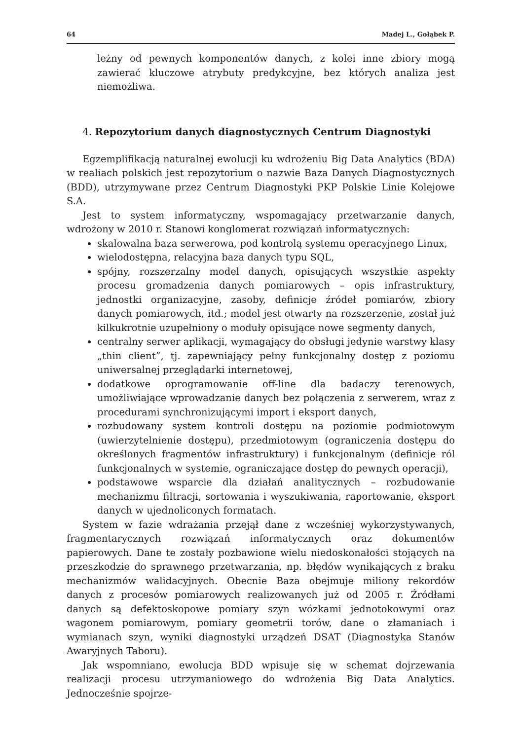64 Madej L., Gołąbek P.
leżny od pewnych komponentów danych, z kolei inne zbiory mogą zawierać kluczowe atrybuty predykcyjne, bez których analiza jest niemożliwa.
4. Repozytorium danych diagnostycznych Centrum Diagnostyki
Egzemplifikacją naturalnej ewolucji ku wdrożeniu Big Data Analytics (BDA) w realiach polskich jest repozytorium o nazwie Baza Danych Diagnostycznych (BDD), utrzymywane przez Centrum Diagnostyki PKP Polskie Linie Kolejowe S.A.
Jest to system informatyczny, wspomagający przetwarzanie danych, wdrożony w 2010 r. Stanowi konglomerat rozwiązań informatycznych:
skalowalna baza serwerowa, pod kontrolą systemu operacyjnego Linux,
wielodostępna, relacyjna baza danych typu SQL,
spójny, rozszerzalny model danych, opisujących wszystkie aspekty procesu gromadzenia danych pomiarowych – opis infrastruktury, jednostki organizacyjne, zasoby, definicje źródeł pomiarów, zbiory danych pomiarowych, itd.; model jest otwarty na rozszerzenie, został już kilkukrotnie uzupełniony o moduły opisujące nowe segmenty danych,
centralny serwer aplikacji, wymagający do obsługi jedynie warstwy klasy „thin client”, tj. zapewniający pełny funkcjonalny dostęp z poziomu uniwersalnej przeglądarki internetowej,
dodatkowe oprogramowanie off-line dla badaczy terenowych, umożliwiające wprowadzanie danych bez połączenia z serwerem, wraz z procedurami synchronizującymi import i eksport danych,
rozbudowany system kontroli dostępu na poziomie podmiotowym (uwierzytelnienie dostępu), przedmiotowym (ograniczenia dostępu do określonych fragmentów infrastruktury) i funkcjonalnym (definicje ról funkcjonalnych w systemie, ograniczające dostęp do pewnych operacji),
podstawowe wsparcie dla działań analitycznych – rozbudowanie mechanizmu filtracji, sortowania i wyszukiwania, raportowanie, eksport danych w ujednoliconych formatach.
System w fazie wdrażania przejął dane z wcześniej wykorzystywanych, fragmentarycznych rozwiązań informatycznych oraz dokumentów papierowych. Dane te zostały pozbawione wielu niedoskonałości stojących na przeszkodzie do sprawnego przetwarzania, np. błędów wynikających z braku mechanizmów walidacyjnych. Obecnie Baza obejmuje miliony rekordów danych z procesów pomiarowych realizowanych już od 2005 r. Źródłami danych są defektoskopowe pomiary szyn wózkami jednotokowymi oraz wagonem pomiarowym, pomiary geometrii torów, dane o złamaniach i wymianach szyn, wyniki diagnostyki urządzeń DSAT (Diagnostyka Stanów Awaryjnych Taboru).
Jak wspomniano, ewolucja BDD wpisuje się w schemat dojrzewania realizacji procesu utrzymaniowego do wdrożenia Big Data Analytics. Jednocześnie spojrze-